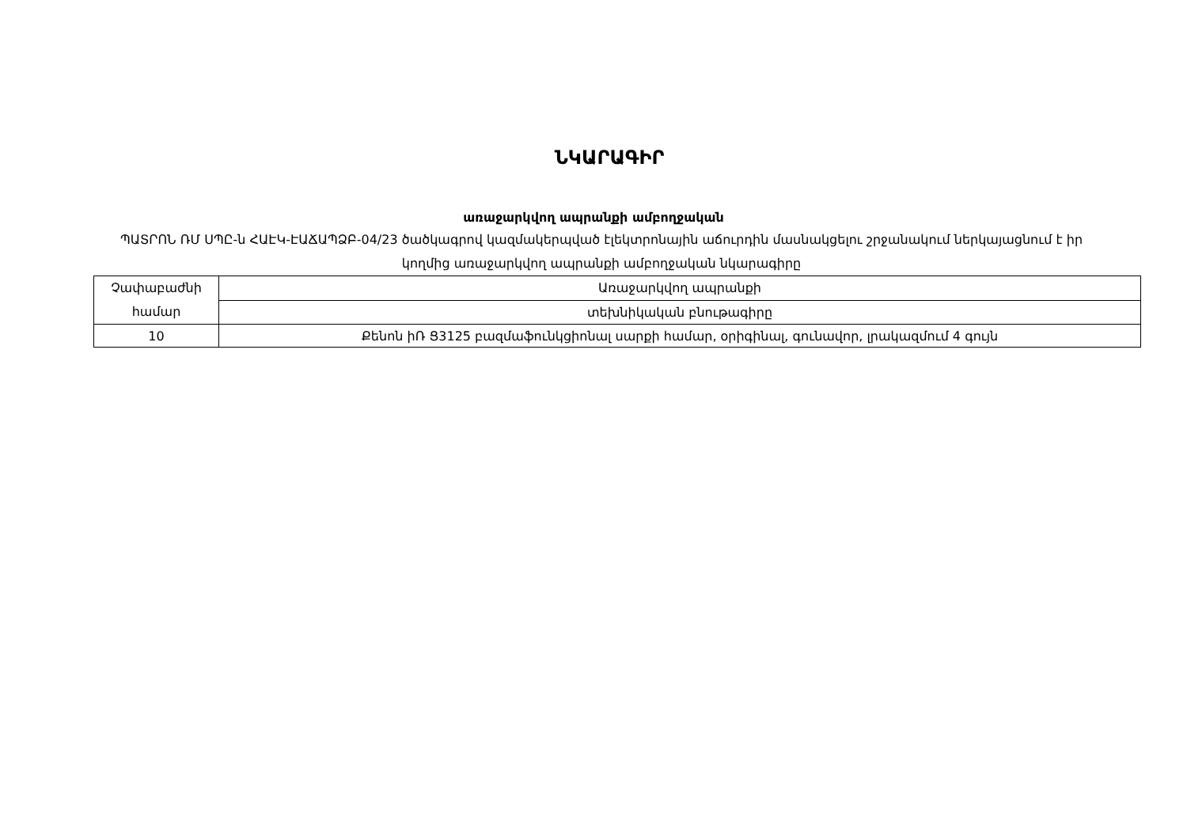ՆԿԱՐԱԳԻՐ
առաջարկվող ապրանքի ամբողջական
ՊԱՏՐՈՆ ՌՄ ՍՊԸ-ն ՀԱԷԿ-ԷԱՃԱՊՁԲ-04/23 ծածկագրով կազմակերպված էլեկտրոնային աճուրդին մասնակցելու շրջանակում ներկայացնում է իր կողմից առաջարկվող ապրանքի ամբողջական նկարագիրը
| Չափաբաժնի համար | Առաջարկվող ապրանքի |
| | տեխնիկական բնութագիրը |
| 10 | Քենոն իՌ Ց3125 բազմաֆունկցիոնալ սարքի համար, օրիգինալ, գունավոր, լրակազմում 4 գույն |